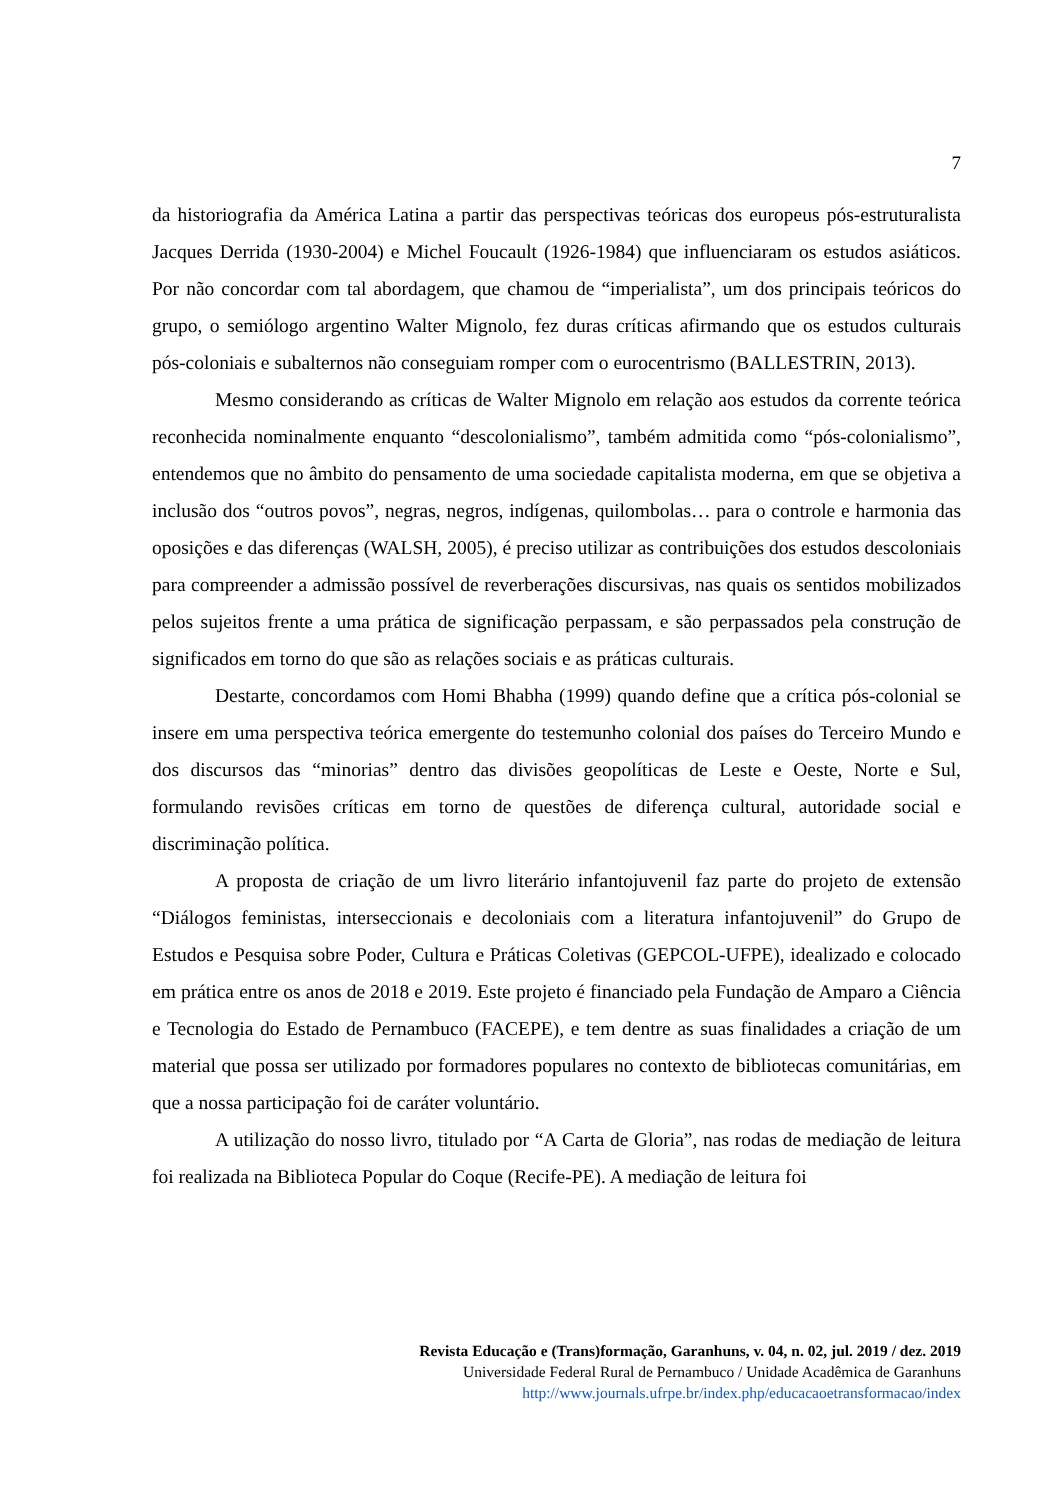7
da historiografia da América Latina a partir das perspectivas teóricas dos europeus pós-estruturalista Jacques Derrida (1930-2004) e Michel Foucault (1926-1984) que influenciaram os estudos asiáticos. Por não concordar com tal abordagem, que chamou de “imperialista”, um dos principais teóricos do grupo, o semiólogo argentino Walter Mignolo, fez duras críticas afirmando que os estudos culturais pós-coloniais e subalternos não conseguiam romper com o eurocentrismo (BALLESTRIN, 2013).
Mesmo considerando as críticas de Walter Mignolo em relação aos estudos da corrente teórica reconhecida nominalmente enquanto “descolonialismo”, também admitida como “pós-colonialismo”, entendemos que no âmbito do pensamento de uma sociedade capitalista moderna, em que se objetiva a inclusão dos “outros povos”, negras, negros, indígenas, quilombolas… para o controle e harmonia das oposições e das diferenças (WALSH, 2005), é preciso utilizar as contribuições dos estudos descoloniais para compreender a admissão possível de reverberações discursivas, nas quais os sentidos mobilizados pelos sujeitos frente a uma prática de significação perpassam, e são perpassados pela construção de significados em torno do que são as relações sociais e as práticas culturais.
Destarte, concordamos com Homi Bhabha (1999) quando define que a crítica pós-colonial se insere em uma perspectiva teórica emergente do testemunho colonial dos países do Terceiro Mundo e dos discursos das “minorias” dentro das divisões geopolíticas de Leste e Oeste, Norte e Sul, formulando revisões críticas em torno de questões de diferença cultural, autoridade social e discriminação política.
A proposta de criação de um livro literário infantojuvenil faz parte do projeto de extensão “Diálogos feministas, interseccionais e decoloniais com a literatura infantojuvenil” do Grupo de Estudos e Pesquisa sobre Poder, Cultura e Práticas Coletivas (GEPCOL-UFPE), idealizado e colocado em prática entre os anos de 2018 e 2019. Este projeto é financiado pela Fundação de Amparo a Ciência e Tecnologia do Estado de Pernambuco (FACEPE), e tem dentre as suas finalidades a criação de um material que possa ser utilizado por formadores populares no contexto de bibliotecas comunitárias, em que a nossa participação foi de caráter voluntário.
A utilização do nosso livro, titulado por “A Carta de Gloria”, nas rodas de mediação de leitura foi realizada na Biblioteca Popular do Coque (Recife-PE). A mediação de leitura foi
Revista Educação e (Trans)formação, Garanhuns, v. 04, n. 02, jul. 2019 / dez. 2019
Universidade Federal Rural de Pernambuco / Unidade Acadêmica de Garanhuns
http://www.journals.ufrpe.br/index.php/educacaoetransformacao/index